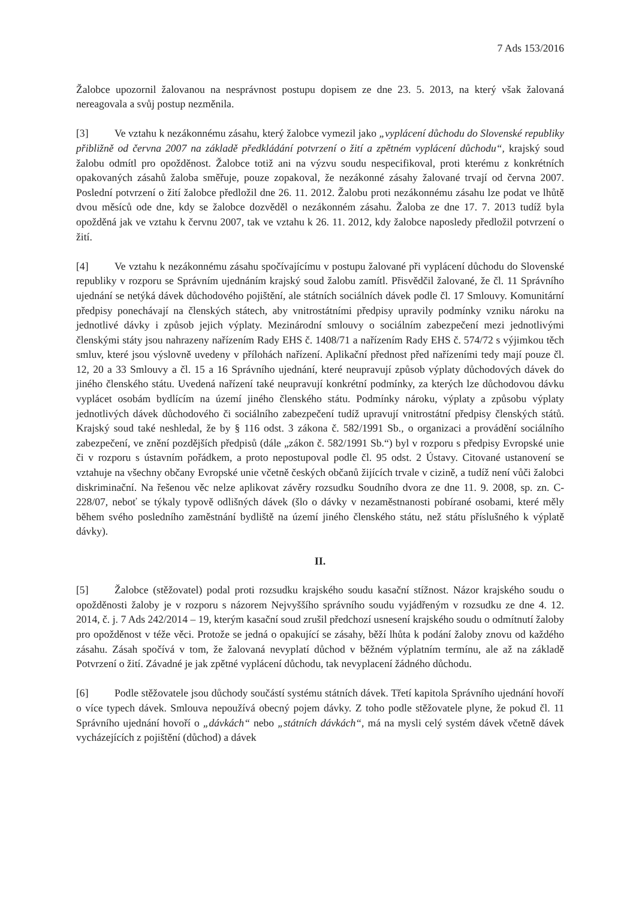7 Ads 153/2016
Žalobce upozornil žalovanou na nesprávnost postupu dopisem ze dne 23. 5. 2013, na který však žalovaná nereagovala a svůj postup nezměnila.
[3] Ve vztahu k nezákonnému zásahu, který žalobce vymezil jako „vyplácení důchodu do Slovenské republiky přibližně od června 2007 na základě předkládání potvrzení o žití a zpětném vyplácení důchodu“, krajský soud žalobu odmítl pro opožděnost. Žalobce totiž ani na výzvu soudu nespecifikoval, proti kterému z konkrétních opakovaných zásahů žaloba směřuje, pouze zopakoval, že nezákonné zásahy žalované trvají od června 2007. Poslední potvrzení o žití žalobce předložil dne 26. 11. 2012. Žalobu proti nezákonnému zásahu lze podat ve lhůtě dvou měsíců ode dne, kdy se žalobce dozvěděl o nezákonném zásahu. Žaloba ze dne 17. 7. 2013 tudíž byla opožděná jak ve vztahu k červnu 2007, tak ve vztahu k 26. 11. 2012, kdy žalobce naposledy předložil potvrzení o žití.
[4] Ve vztahu k nezákonnému zásahu spočívajícímu v postupu žalované při vyplácení důchodu do Slovenské republiky v rozporu se Správním ujednáním krajský soud žalobu zamítl. Přisvědčil žalované, že čl. 11 Správního ujednání se netýká dávek důchodového pojištění, ale státních sociálních dávek podle čl. 17 Smlouvy. Komunitární předpisy ponechávají na členských státech, aby vnitrostátními předpisy upravily podmínky vzniku nároku na jednotlivé dávky i způsob jejich výplaty. Mezinárodní smlouvy o sociálním zabezpečení mezi jednotlivými členskými státy jsou nahrazeny nařízením Rady EHS č. 1408/71 a nařízením Rady EHS č. 574/72 s výjimkou těch smluv, které jsou výslovně uvedeny v přílohách nařízení. Aplikační přednost před nařízeními tedy mají pouze čl. 12, 20 a 33 Smlouvy a čl. 15 a 16 Správního ujednání, které neupravují způsob výplaty důchodových dávek do jiného členského státu. Uvedená nařízení také neupravují konkrétní podmínky, za kterých lze důchodovou dávku vyplácet osobám bydlícím na území jiného členského státu. Podmínky nároku, výplaty a způsobu výplaty jednotlivých dávek důchodového či sociálního zabezpečení tudíž upravují vnitrostátní předpisy členských států. Krajský soud také neshledal, že by § 116 odst. 3 zákona č. 582/1991 Sb., o organizaci a provádění sociálního zabezpečení, ve znění pozdějších předpisů (dále „zákon č. 582/1991 Sb.“) byl v rozporu s předpisy Evropské unie či v rozporu s ústavním pořádkem, a proto nepostupoval podle čl. 95 odst. 2 Ústavy. Citované ustanovení se vztahuje na všechny občany Evropské unie včetně českých občanů žijících trvale v cizině, a tudíž není vůči žalobci diskriminační. Na řešenou věc nelze aplikovat závěry rozsudku Soudního dvora ze dne 11. 9. 2008, sp. zn. C-228/07, neboť se týkaly typově odlišných dávek (šlo o dávky v nezaměstnanosti pobírané osobami, které měly během svého posledního zaměstnání bydliště na území jiného členského státu, než státu příslušného k výplatě dávky).
II.
[5] Žalobce (stěžovatel) podal proti rozsudku krajského soudu kasační stížnost. Názor krajského soudu o opožděnosti žaloby je v rozporu s názorem Nejvyššího správního soudu vyjádřeným v rozsudku ze dne 4. 12. 2014, č. j. 7 Ads 242/2014 – 19, kterým kasační soud zrušil předchozí usnesení krajského soudu o odmítnutí žaloby pro opožděnost v téže věci. Protože se jedná o opakující se zásahy, běží lhůta k podání žaloby znovu od každého zásahu. Zásah spočívá v tom, že žalovaná nevyplatí důchod v běžném výplatním termínu, ale až na základě Potvrzení o žití. Závadné je jak zpětné vyplácení důchodu, tak nevyplacení žádného důchodu.
[6] Podle stěžovatele jsou důchody součástí systému státních dávek. Třetí kapitola Správního ujednání hovoří o více typech dávek. Smlouva nepoužívá obecný pojem dávky. Z toho podle stěžovatele plyne, že pokud čl. 11 Správního ujednání hovoří o „dávkách“ nebo „státních dávkách“, má na mysli celý systém dávek včetně dávek vycházejících z pojištění (důchod) a dávek